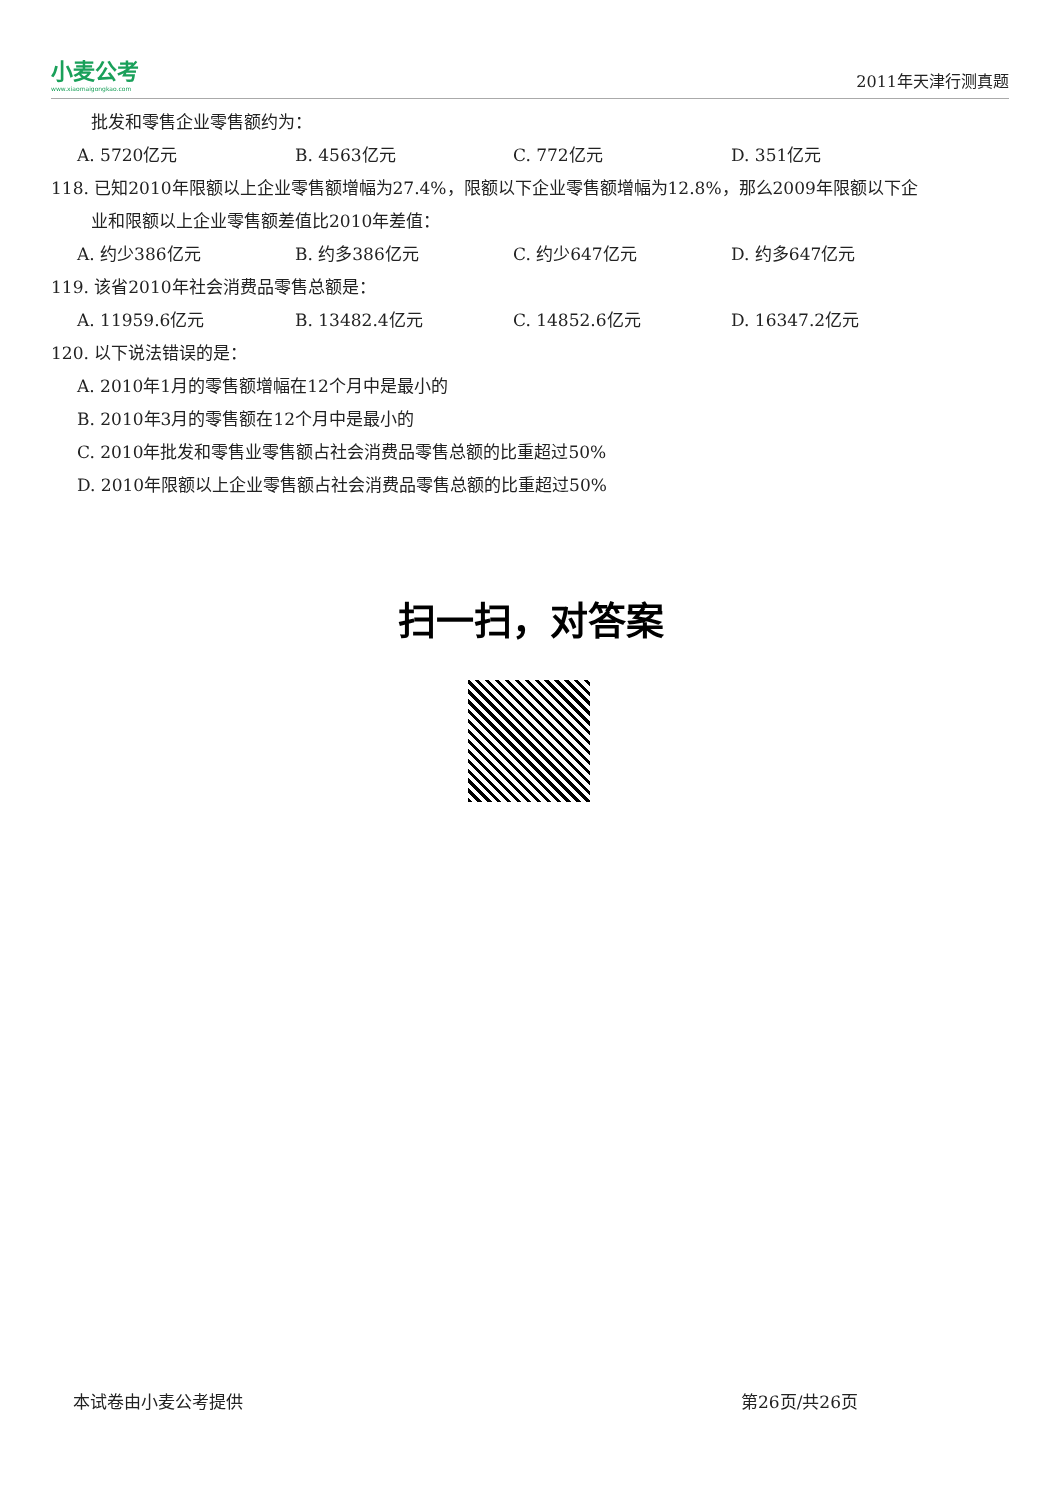小麦公考
www.xiaomaigongkao.com
2011年天津行测真题
批发和零售企业零售额约为：
A. 5720亿元 B. 4563亿元 C. 772亿元 D. 351亿元
118. 已知2010年限额以上企业零售额增幅为27.4%，限额以下企业零售额增幅为12.8%，那么2009年限额以下企
业和限额以上企业零售额差值比2010年差值：
A. 约少386亿元 B. 约多386亿元 C. 约少647亿元 D. 约多647亿元
119. 该省2010年社会消费品零售总额是：
A. 11959.6亿元 B. 13482.4亿元 C. 14852.6亿元 D. 16347.2亿元
120. 以下说法错误的是：
A. 2010年1月的零售额增幅在12个月中是最小的
B. 2010年3月的零售额在12个月中是最小的
C. 2010年批发和零售业零售额占社会消费品零售总额的比重超过50%
D. 2010年限额以上企业零售额占社会消费品零售总额的比重超过50%
扫一扫，对答案
本试卷由小麦公考提供 第26页/共26页